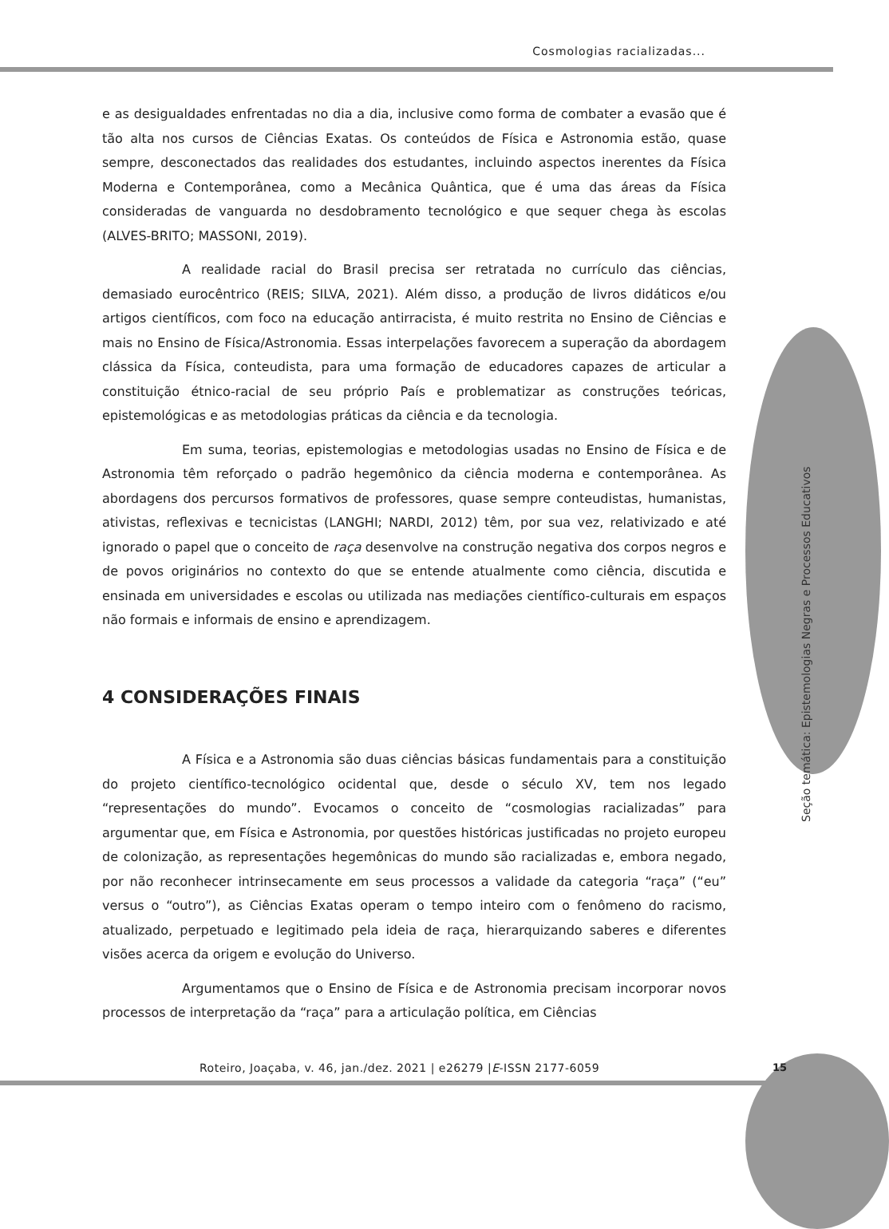Cosmologias racializadas...
e as desigualdades enfrentadas no dia a dia, inclusive como forma de combater a evasão que é tão alta nos cursos de Ciências Exatas. Os conteúdos de Física e Astronomia estão, quase sempre, desconectados das realidades dos estudantes, incluindo aspectos inerentes da Física Moderna e Contemporânea, como a Mecânica Quântica, que é uma das áreas da Física consideradas de vanguarda no desdobramento tecnológico e que sequer chega às escolas (ALVES-BRITO; MASSONI, 2019).
A realidade racial do Brasil precisa ser retratada no currículo das ciências, demasiado eurocêntrico (REIS; SILVA, 2021). Além disso, a produção de livros didáticos e/ou artigos científicos, com foco na educação antirracista, é muito restrita no Ensino de Ciências e mais no Ensino de Física/Astronomia. Essas interpelações favorecem a superação da abordagem clássica da Física, conteudista, para uma formação de educadores capazes de articular a constituição étnico-racial de seu próprio País e problematizar as construções teóricas, epistemológicas e as metodologias práticas da ciência e da tecnologia.
Em suma, teorias, epistemologias e metodologias usadas no Ensino de Física e de Astronomia têm reforçado o padrão hegemônico da ciência moderna e contemporânea. As abordagens dos percursos formativos de professores, quase sempre conteudistas, humanistas, ativistas, reflexivas e tecnicistas (LANGHI; NARDI, 2012) têm, por sua vez, relativizado e até ignorado o papel que o conceito de raça desenvolve na construção negativa dos corpos negros e de povos originários no contexto do que se entende atualmente como ciência, discutida e ensinada em universidades e escolas ou utilizada nas mediações científico-culturais em espaços não formais e informais de ensino e aprendizagem.
4 CONSIDERAÇÕES FINAIS
A Física e a Astronomia são duas ciências básicas fundamentais para a constituição do projeto científico-tecnológico ocidental que, desde o século XV, tem nos legado “representações do mundo”. Evocamos o conceito de “cosmologias racializadas” para argumentar que, em Física e Astronomia, por questões históricas justificadas no projeto europeu de colonização, as representações hegemônicas do mundo são racializadas e, embora negado, por não reconhecer intrinsecamente em seus processos a validade da categoria “raça” (“eu” versus o “outro”), as Ciências Exatas operam o tempo inteiro com o fenômeno do racismo, atualizado, perpetuado e legitimado pela ideia de raça, hierarquizando saberes e diferentes visões acerca da origem e evolução do Universo.
Argumentamos que o Ensino de Física e de Astronomia precisam incorporar novos processos de interpretação da “raça” para a articulação política, em Ciências
Seção temática: Epistemologias Negras e Processos Educativos
Roteiro, Joaçaba, v. 46, jan./dez. 2021 | e26279 |E-ISSN 2177-6059
15